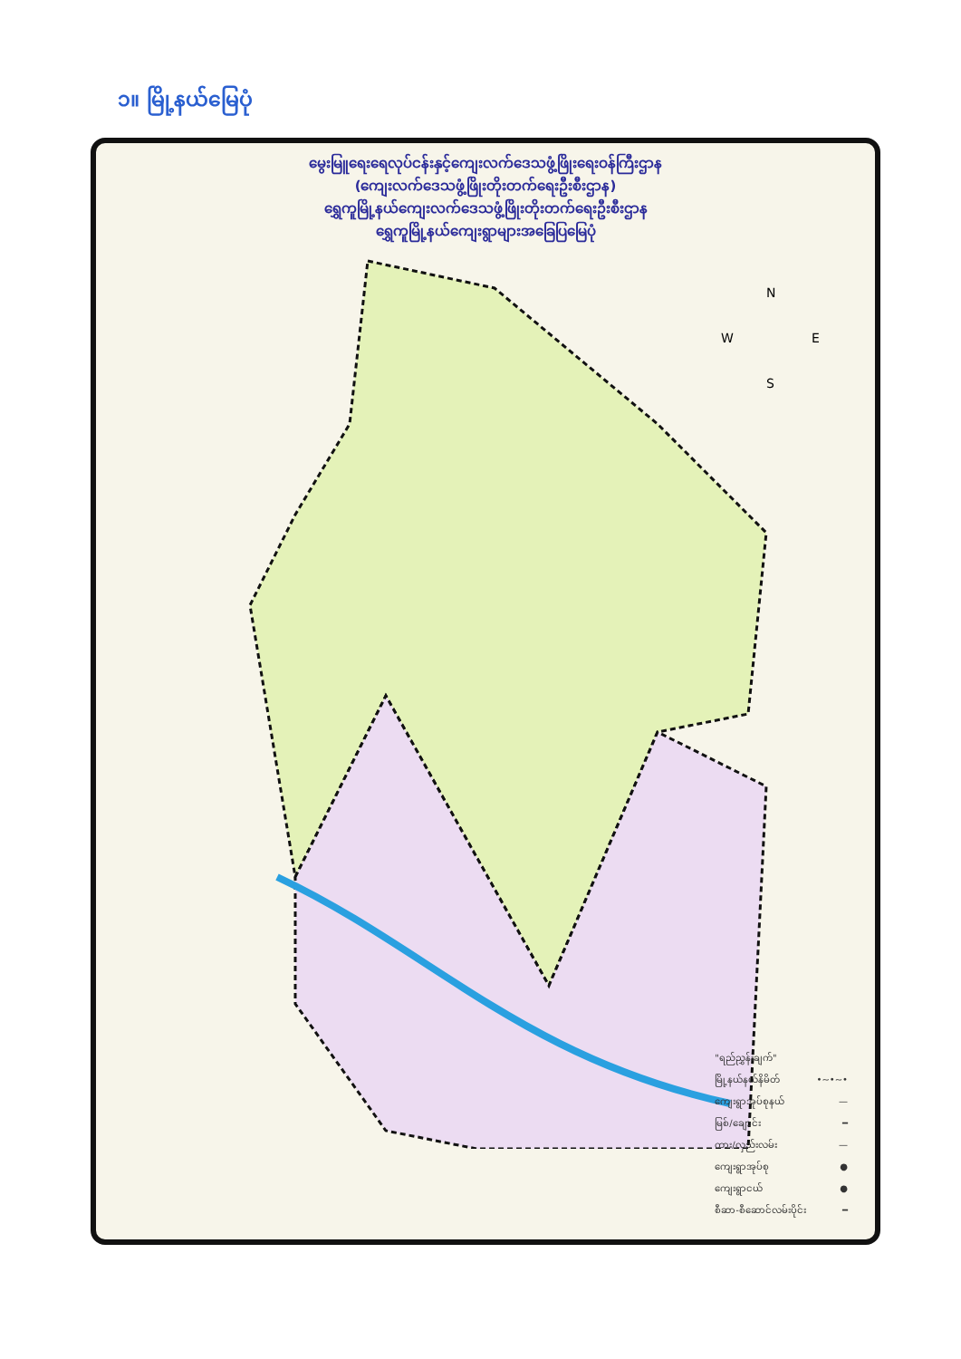၁။ မြို့နယ်မြေပုံ
မွေးမြူရေးရေလုပ်ငန်းနှင့်ကျေးလက်ဒေသဖွံ့ဖြိုးရေးဝန်ကြီးဌာန
(ကျေးလက်ဒေသဖွံ့ဖြိုးတိုးတက်ရေးဦးစီးဌာန)
ရွှေကူမြို့နယ်ကျေးလက်ဒေသဖွံ့ဖြိုးတိုးတက်ရေးဦးစီးဌာန
ရွှေကူမြို့နယ်ကျေးရွာများအခြေပြမြေပုံ
N
W
E
S
"ရည်ညွှန်းချက်"
မြို့နယ်နယ်နိမိတ် •~•~•
ကျေးရွာအုပ်စုနယ် —
မြစ်/ချောင်း ━
ကား/လှည်းလမ်း —
ကျေးရွာအုပ်စု ●
ကျေးရွာငယ် ●
စီဆာ-စီဆောင်လမ်းပိုင်း ━